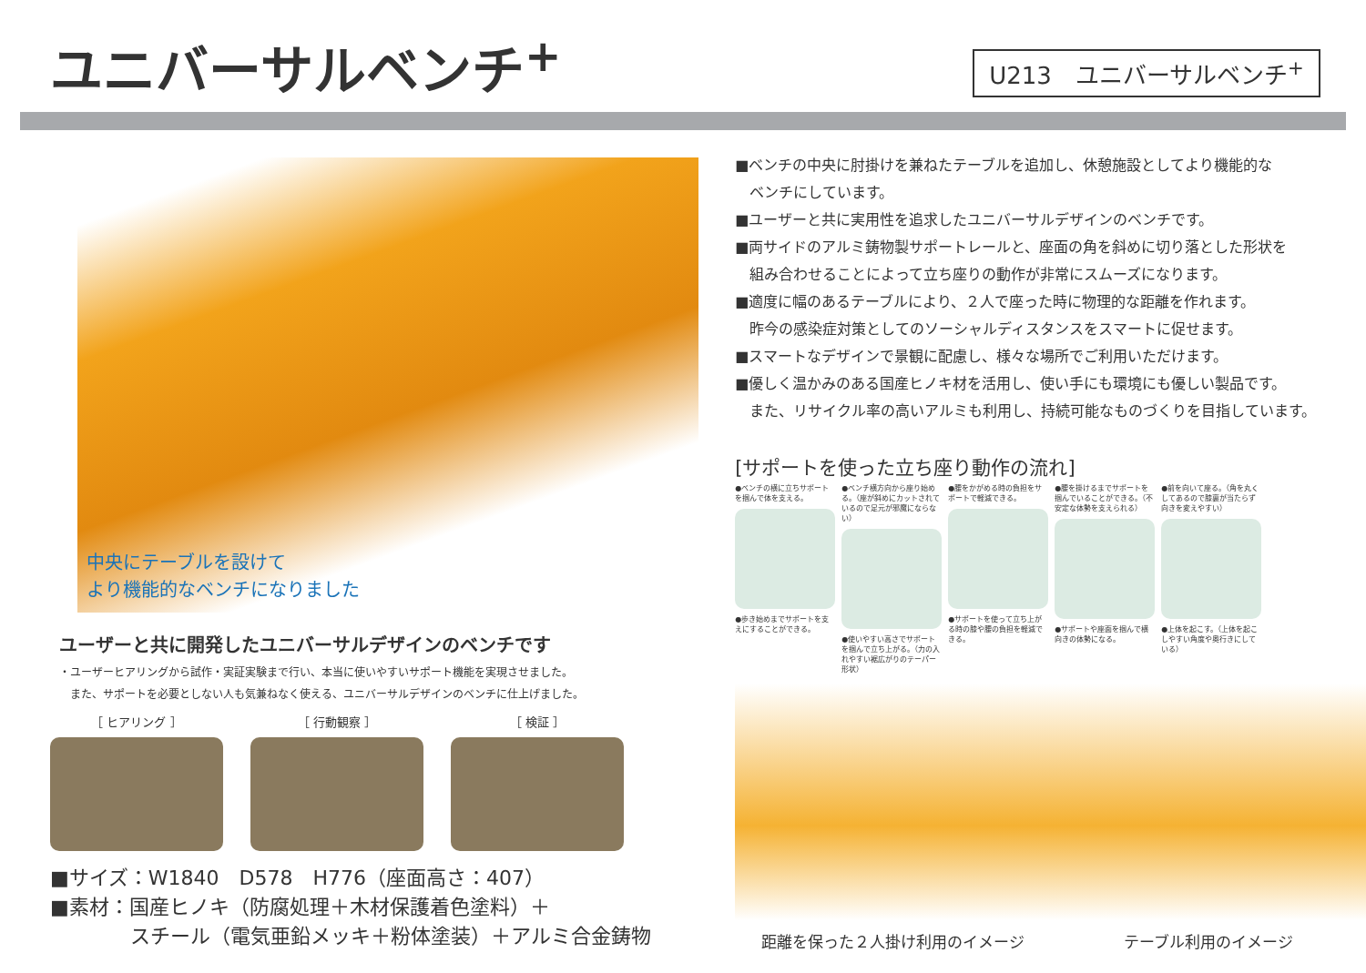ユニバーサルベンチ<sup>+</sup>
U213　ユニバーサルベンチ<sup>+</sup>
中央にテーブルを設けて
より機能的なベンチになりました
ユーザーと共に開発したユニバーサルデザインのベンチです
・ユーザーヒアリングから試作・実証実験まで行い、本当に使いやすいサポート機能を実現させました。
　また、サポートを必要としない人も気兼ねなく使える、ユニバーサルデザインのベンチに仕上げました。
［ ヒアリング ］ ［ 行動観察 ］ ［ 検証 ］
■サイズ：W1840　D578　H776（座面高さ：407）
■素材：国産ヒノキ（防腐処理＋木材保護着色塗料）＋
　　　　スチール（電気亜鉛メッキ＋粉体塗装）＋アルミ合金鋳物
■ベンチの中央に肘掛けを兼ねたテーブルを追加し、休憩施設としてより機能的な
　ベンチにしています。
■ユーザーと共に実用性を追求したユニバーサルデザインのベンチです。
■両サイドのアルミ鋳物製サポートレールと、座面の角を斜めに切り落とした形状を
　組み合わせることによって立ち座りの動作が非常にスムーズになります。
■適度に幅のあるテーブルにより、２人で座った時に物理的な距離を作れます。
　昨今の感染症対策としてのソーシャルディスタンスをスマートに促せます。
■スマートなデザインで景観に配慮し、様々な場所でご利用いただけます。
■優しく温かみのある国産ヒノキ材を活用し、使い手にも環境にも優しい製品です。
　また、リサイクル率の高いアルミも利用し、持続可能なものづくりを目指しています。
[サポートを使った立ち座り動作の流れ]
●ベンチの横に立ちサポートを掴んで体を支える。
●歩き始めまでサポートを支えにすることができる。
●ベンチ横方向から座り始める。（座が斜めにカットされているので足元が邪魔にならない）
●使いやすい高さでサポートを掴んで立ち上がる。（力の入れやすい裾広がりのテーパー形状）
●腰をかがめる時の負担をサポートで軽減できる。
●サポートを使って立ち上がる時の膝や腰の負担を軽減できる。
●腰を掛けるまでサポートを掴んでいることができる。（不安定な体勢を支えられる）
●サポートや座面を掴んで横向きの体勢になる。
●前を向いて座る。（角を丸くしてあるので膝裏が当たらず向きを変えやすい）
●上体を起こす。（上体を起こしやすい角度や奥行きにしている）
距離を保った２人掛け利用のイメージ テーブル利用のイメージ